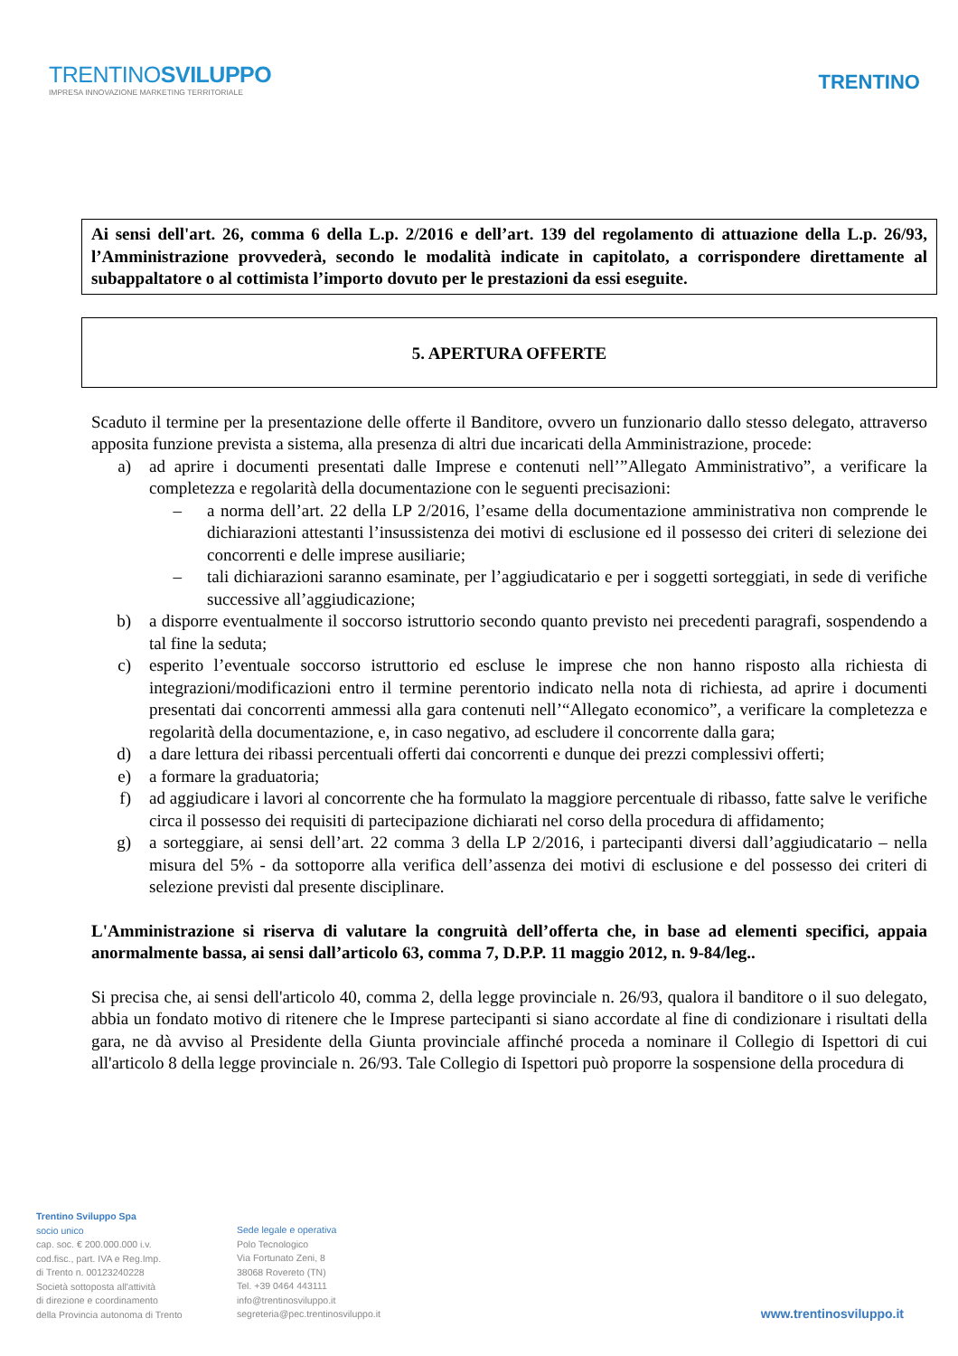TRENTINOSVILUPPO
IMPRESA INNOVAZIONE MARKETING TERRITORIALE
TRENTINO
Ai sensi dell'art. 26, comma 6 della L.p. 2/2016 e dell’art. 139 del regolamento di attuazione della L.p. 26/93, l’Amministrazione provvederà, secondo le modalità indicate in capitolato, a corrispondere direttamente al subappaltatore o al cottimista l’importo dovuto per le prestazioni da essi eseguite.
5. APERTURA OFFERTE
Scaduto il termine per la presentazione delle offerte il Banditore, ovvero un funzionario dallo stesso delegato, attraverso apposita funzione prevista a sistema, alla presenza di altri due incaricati della Amministrazione, procede:
a) ad aprire i documenti presentati dalle Imprese e contenuti nell’”Allegato Amministrativo”, a verificare la completezza e regolarità della documentazione con le seguenti precisazioni:
– a norma dell’art. 22 della LP 2/2016, l’esame della documentazione amministrativa non comprende le dichiarazioni attestanti l’insussistenza dei motivi di esclusione ed il possesso dei criteri di selezione dei concorrenti e delle imprese ausiliarie;
– tali dichiarazioni saranno esaminate, per l’aggiudicatario e per i soggetti sorteggiati, in sede di verifiche successive all’aggiudicazione;
b) a disporre eventualmente il soccorso istruttorio secondo quanto previsto nei precedenti paragrafi, sospendendo a tal fine la seduta;
c) esperito l’eventuale soccorso istruttorio ed escluse le imprese che non hanno risposto alla richiesta di integrazioni/modificazioni entro il termine perentorio indicato nella nota di richiesta, ad aprire i documenti presentati dai concorrenti ammessi alla gara contenuti nell’“Allegato economico”, a verificare la completezza e regolarità della documentazione, e, in caso negativo, ad escludere il concorrente dalla gara;
d) a dare lettura dei ribassi percentuali offerti dai concorrenti e dunque dei prezzi complessivi offerti;
e) a formare la graduatoria;
f) ad aggiudicare i lavori al concorrente che ha formulato la maggiore percentuale di ribasso, fatte salve le verifiche circa il possesso dei requisiti di partecipazione dichiarati nel corso della procedura di affidamento;
g) a sorteggiare, ai sensi dell’art. 22 comma 3 della LP 2/2016, i partecipanti diversi dall’aggiudicatario – nella misura del 5% - da sottoporre alla verifica dell’assenza dei motivi di esclusione e del possesso dei criteri di selezione previsti dal presente disciplinare.
L'Amministrazione si riserva di valutare la congruità dell’offerta che, in base ad elementi specifici, appaia anormalmente bassa, ai sensi dall’articolo 63, comma 7, D.P.P. 11 maggio 2012, n. 9-84/leg..
Si precisa che, ai sensi dell'articolo 40, comma 2, della legge provinciale n. 26/93, qualora il banditore o il suo delegato, abbia un fondato motivo di ritenere che le Imprese partecipanti si siano accordate al fine di condizionare i risultati della gara, ne dà avviso al Presidente della Giunta provinciale affinché proceda a nominare il Collegio di Ispettori di cui all'articolo 8 della legge provinciale n. 26/93. Tale Collegio di Ispettori può proporre la sospensione della procedura di
Trentino Sviluppo Spa
socio unico
cap. soc. € 200.000.000 i.v.
cod.fisc., part. IVA e Reg.Imp.
di Trento n. 00123240228
Società sottoposta all'attività
di direzione e coordinamento
della Provincia autonoma di Trento
Sede legale e operativa
Polo Tecnologico
Via Fortunato Zeni, 8
38068 Rovereto (TN)
Tel. +39 0464 443111
info@trentinosviluppo.it
segreteria@pec.trentinosviluppo.it
www.trentinosviluppo.it